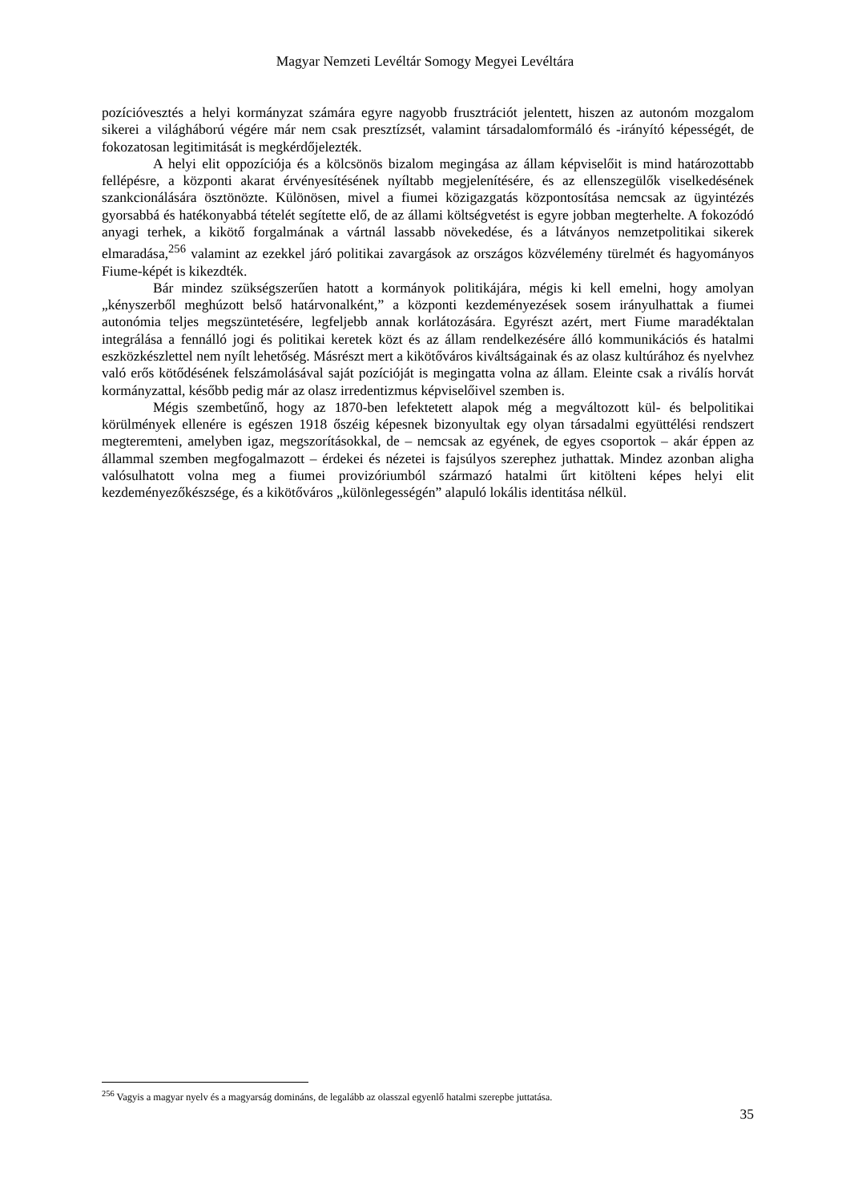Magyar Nemzeti Levéltár Somogy Megyei Levéltára
pozícióvesztés a helyi kormányzat számára egyre nagyobb frusztrációt jelentett, hiszen az autonóm mozgalom sikerei a világháború végére már nem csak presztízsét, valamint társadalomformáló és -irányító képességét, de fokozatosan legitimitását is megkérdőjelezték.
A helyi elit oppozíciója és a kölcsönös bizalom megingása az állam képviselőit is mind határozottabb fellépésre, a központi akarat érvényesítésének nyíltabb megjelenítésére, és az ellenszegülők viselkedésének szankcionálására ösztönözte. Különösen, mivel a fiumei közigazgatás központosítása nemcsak az ügyintézés gyorsabbá és hatékonyabbá tételét segítette elő, de az állami költségvetést is egyre jobban megterhelte. A fokozódó anyagi terhek, a kikötő forgalmának a vártnál lassabb növekedése, és a látványos nemzetpolitikai sikerek elmaradása,<sup>256</sup> valamint az ezekkel járó politikai zavargások az országos közvélemény türelmét és hagyományos Fiume-képét is kikezdték.
Bár mindez szükségszerűen hatott a kormányok politikájára, mégis ki kell emelni, hogy amolyan „kényszerből meghúzott belső határvonalként,” a központi kezdeményezések sosem irányulhattak a fiumei autonómia teljes megszüntetésére, legfeljebb annak korlátozására. Egyrészt azért, mert Fiume maradéktalan integrálása a fennálló jogi és politikai keretek közt és az állam rendelkezésére álló kommunikációs és hatalmi eszközkészlettel nem nyílt lehetőség. Másrészt mert a kikötőváros kiváltságainak és az olasz kultúrához és nyelvhez való erős kötődésének felszámolásával saját pozícióját is megingatta volna az állam. Eleinte csak a riválís horvát kormányzattal, később pedig már az olasz irredentizmus képviselőivel szemben is.
Mégis szembetűnő, hogy az 1870-ben lefektetett alapok még a megváltozott kül- és belpolitikai körülmények ellenére is egészen 1918 őszéig képesnek bizonyultak egy olyan társadalmi együttélési rendszert megteremteni, amelyben igaz, megszorításokkal, de – nemcsak az egyének, de egyes csoportok – akár éppen az állammal szemben megfogalmazott – érdekei és nézetei is fajsúlyos szerephez juthattak. Mindez azonban aligha valósulhatott volna meg a fiumei provizóriumból származó hatalmi űrt kitölteni képes helyi elit kezdeményezőkészsége, és a kikötőváros „különlegességén” alapuló lokális identitása nélkül.
<sup>256</sup> Vagyis a magyar nyelv és a magyarság domináns, de legalább az olasszal egyenlő hatalmi szerepbe juttatása.
35